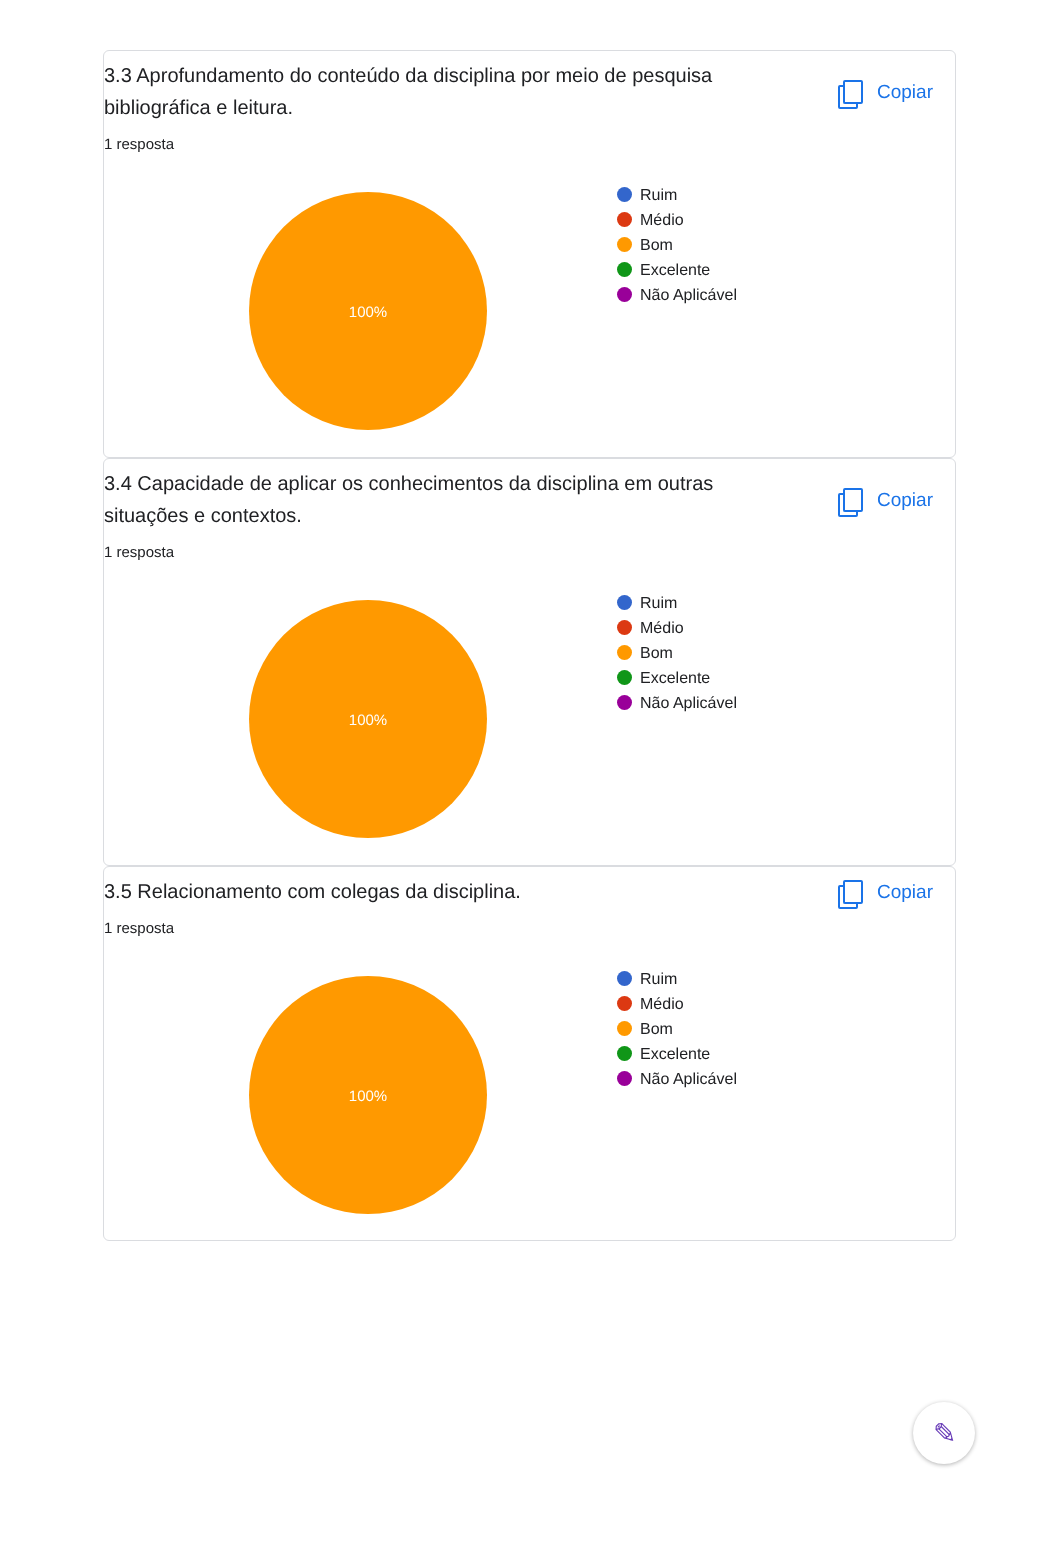3.3 Aprofundamento do conteúdo da disciplina por meio de pesquisa bibliográfica e leitura.
Copiar
1 resposta
100%
Ruim
Médio
Bom
Excelente
Não Aplicável
3.4 Capacidade de aplicar os conhecimentos da disciplina em outras situações e contextos.
Copiar
1 resposta
100%
Ruim
Médio
Bom
Excelente
Não Aplicável
3.5 Relacionamento com colegas da disciplina.
Copiar
1 resposta
100%
Ruim
Médio
Bom
Excelente
Não Aplicável
✎